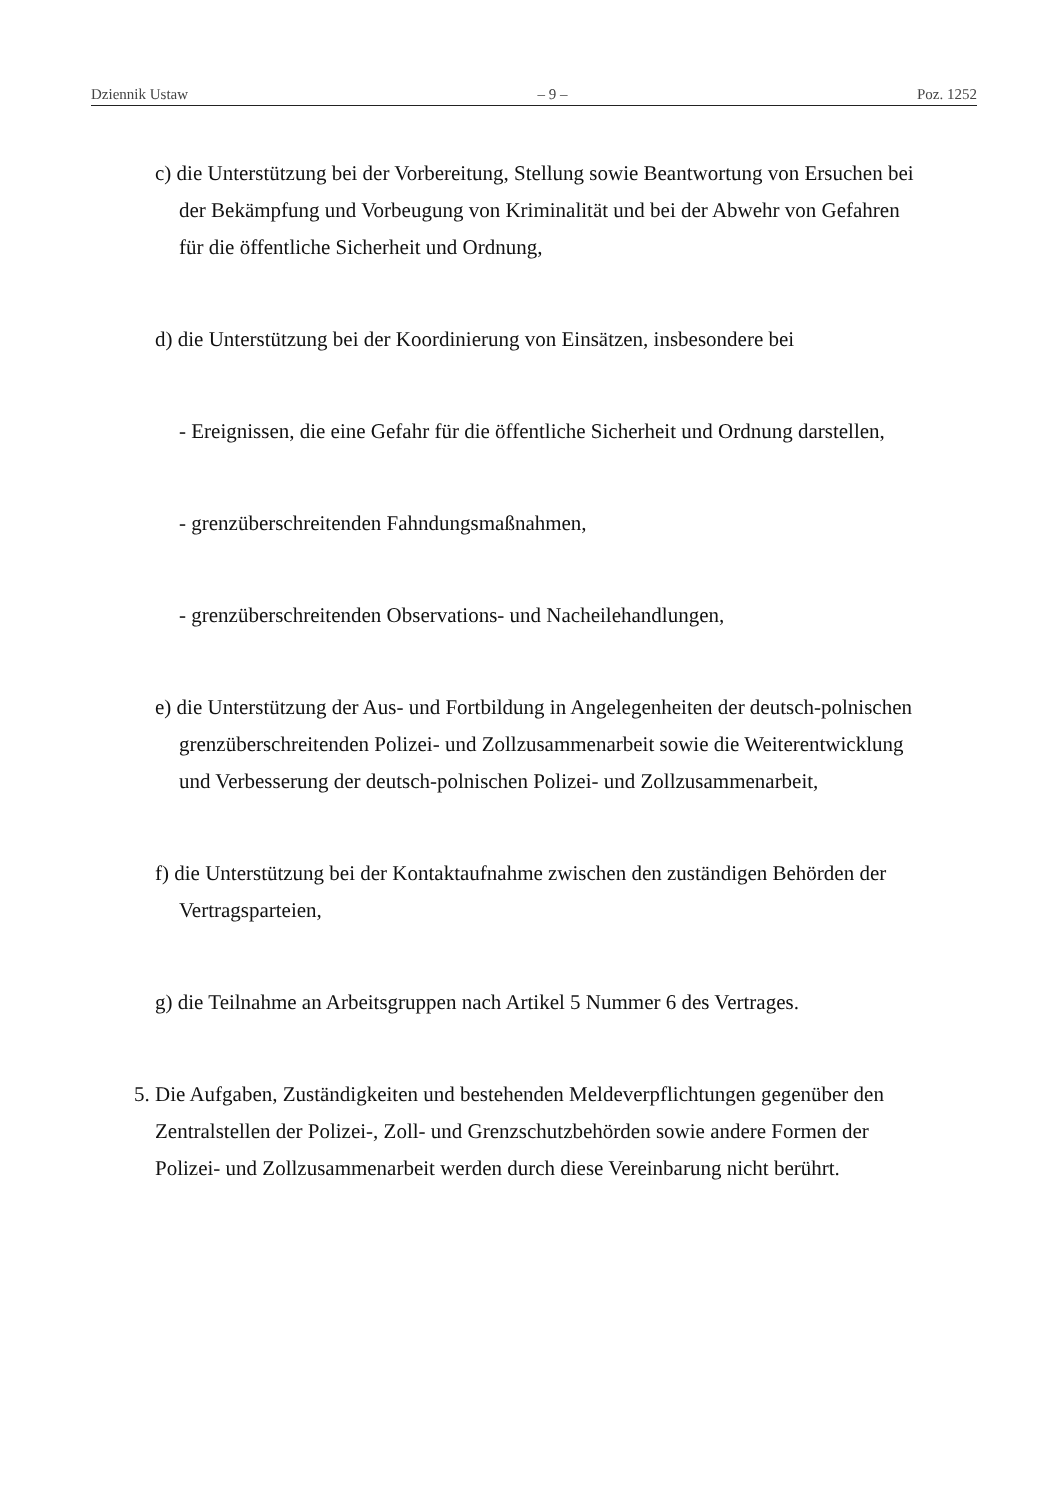Dziennik Ustaw – 9 – Poz. 1252
c) die Unterstützung bei der Vorbereitung, Stellung sowie Beantwortung von Ersuchen bei der Bekämpfung und Vorbeugung von Kriminalität und bei der Abwehr von Gefahren für die öffentliche Sicherheit und Ordnung,
d) die Unterstützung bei der Koordinierung von Einsätzen, insbesondere bei
- Ereignissen, die eine Gefahr für die öffentliche Sicherheit und Ordnung darstellen,
- grenzüberschreitenden Fahndungsmaßnahmen,
- grenzüberschreitenden Observations- und Nacheilehandlungen,
e) die Unterstützung der Aus- und Fortbildung in Angelegenheiten der deutsch-polnischen grenzüberschreitenden Polizei- und Zollzusammenarbeit sowie die Weiterentwicklung und Verbesserung der deutsch-polnischen Polizei- und Zollzusammenarbeit,
f) die Unterstützung bei der Kontaktaufnahme zwischen den zuständigen Behörden der Vertragsparteien,
g) die Teilnahme an Arbeitsgruppen nach Artikel 5 Nummer 6 des Vertrages.
5. Die Aufgaben, Zuständigkeiten und bestehenden Meldeverpflichtungen gegenüber den Zentralstellen der Polizei-, Zoll- und Grenzschutzbehörden sowie andere Formen der Polizei- und Zollzusammenarbeit werden durch diese Vereinbarung nicht berührt.